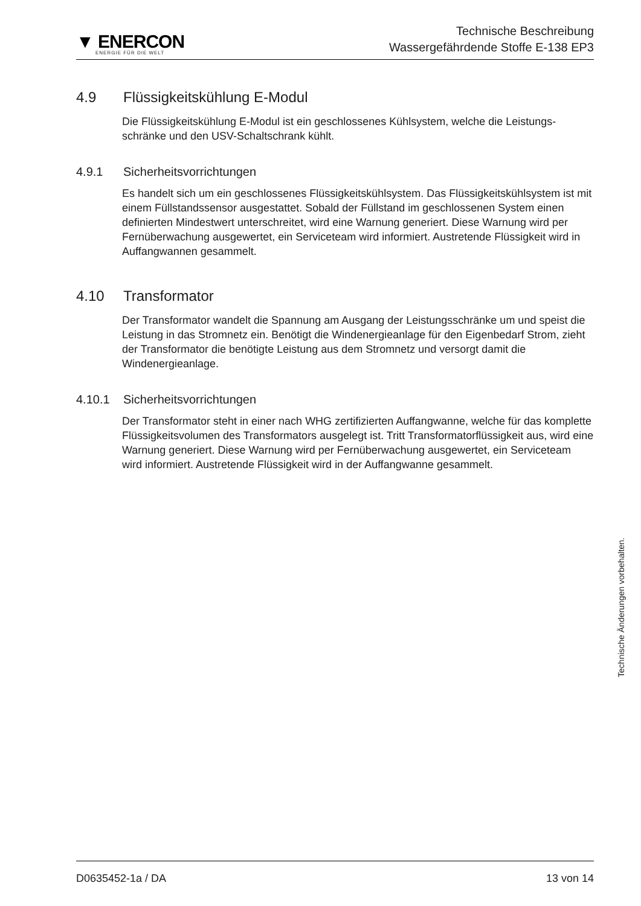▼ ENERCON
ENERGIE FÜR DIE WELT
Technische Beschreibung
Wassergefährdende Stoffe E-138 EP3
4.9 Flüssigkeitskühlung E-Modul
Die Flüssigkeitskühlung E-Modul ist ein geschlossenes Kühlsystem, welche die Leistungs­schränke und den USV-Schaltschrank kühlt.
4.9.1 Sicherheitsvorrichtungen
Es handelt sich um ein geschlossenes Flüssigkeitskühlsystem. Das Flüssigkeitskühlsys­tem ist mit einem Füllstandssensor ausgestattet. Sobald der Füllstand im geschlossenen System einen definierten Mindestwert unterschreitet, wird eine Warnung generiert. Diese Warnung wird per Fernüberwachung ausgewertet, ein Serviceteam wird informiert. Aus­tretende Flüssigkeit wird in Auffangwannen gesammelt.
4.10 Transformator
Der Transformator wandelt die Spannung am Ausgang der Leistungsschränke um und speist die Leistung in das Stromnetz ein. Benötigt die Windenergieanlage für den Eigen­bedarf Strom, zieht der Transformator die benötigte Leistung aus dem Stromnetz und ver­sorgt damit die Windenergieanlage.
4.10.1 Sicherheitsvorrichtungen
Der Transformator steht in einer nach WHG zertifizierten Auffangwanne, welche für das komplette Flüssigkeitsvolumen des Transformators ausgelegt ist. Tritt Transformatorflüs­sigkeit aus, wird eine Warnung generiert. Diese Warnung wird per Fernüberwachung aus­gewertet, ein Serviceteam wird informiert. Austretende Flüssigkeit wird in der Auffangwan­ne gesammelt.
Technische Änderungen vorbehalten.
D0635452-1a / DA 13 von 14